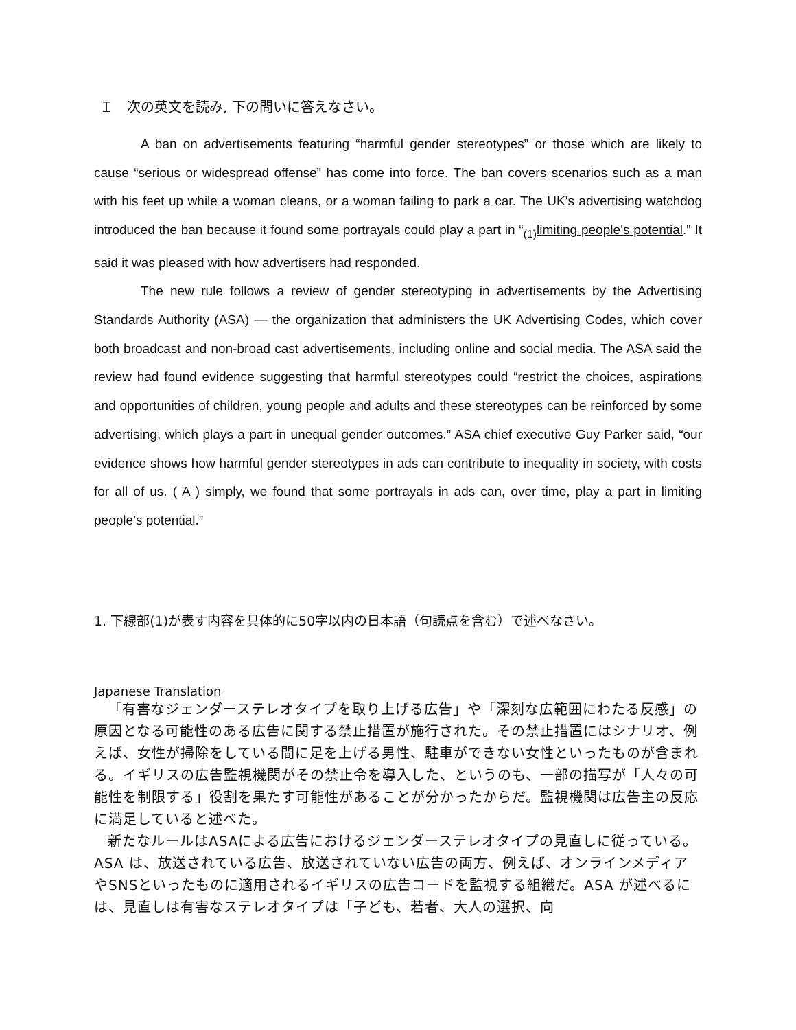Ｉ　次の英文を読み, 下の問いに答えなさい。
A ban on advertisements featuring “harmful gender stereotypes” or those which are likely to cause “serious or widespread offense” has come into force. The ban covers scenarios such as a man with his feet up while a woman cleans, or a woman failing to park a car. The UK’s advertising watchdog introduced the ban because it found some portrayals could play a part in “<sub>(1)</sub>limiting people’s potential.” It said it was pleased with how advertisers had responded.
The new rule follows a review of gender stereotyping in advertisements by the Advertising Standards Authority (ASA) — the organization that administers the UK Advertising Codes, which cover both broadcast and non-broad cast advertisements, including online and social media. The ASA said the review had found evidence suggesting that harmful stereotypes could “restrict the choices, aspirations and opportunities of children, young people and adults and these stereotypes can be reinforced by some advertising, which plays a part in unequal gender outcomes.” ASA chief executive Guy Parker said, “our evidence shows how harmful gender stereotypes in ads can contribute to inequality in society, with costs for all of us. ( A ) simply, we found that some portrayals in ads can, over time, play a part in limiting people’s potential.”
1. 下線部(1)が表す内容を具体的に50字以内の日本語（句読点を含む）で述べなさい。
Japanese Translation
「有害なジェンダーステレオタイプを取り上げる広告」や「深刻な広範囲にわたる反感」の原因となる可能性のある広告に関する禁止措置が施行された。その禁止措置にはシナリオ、例えば、女性が掃除をしている間に足を上げる男性、駐車ができない女性といったものが含まれる。イギリスの広告監視機関がその禁止令を導入した、というのも、一部の描写が「人々の可能性を制限する」役割を果たす可能性があることが分かったからだ。監視機関は広告主の反応に満足していると述べた。
新たなルールはASAによる広告におけるジェンダーステレオタイプの見直しに従っている。ASA は、放送されている広告、放送されていない広告の両方、例えば、オンラインメディアやSNSといったものに適用されるイギリスの広告コードを監視する組織だ。ASA が述べるには、見直しは有害なステレオタイプは「子ども、若者、大人の選択、向